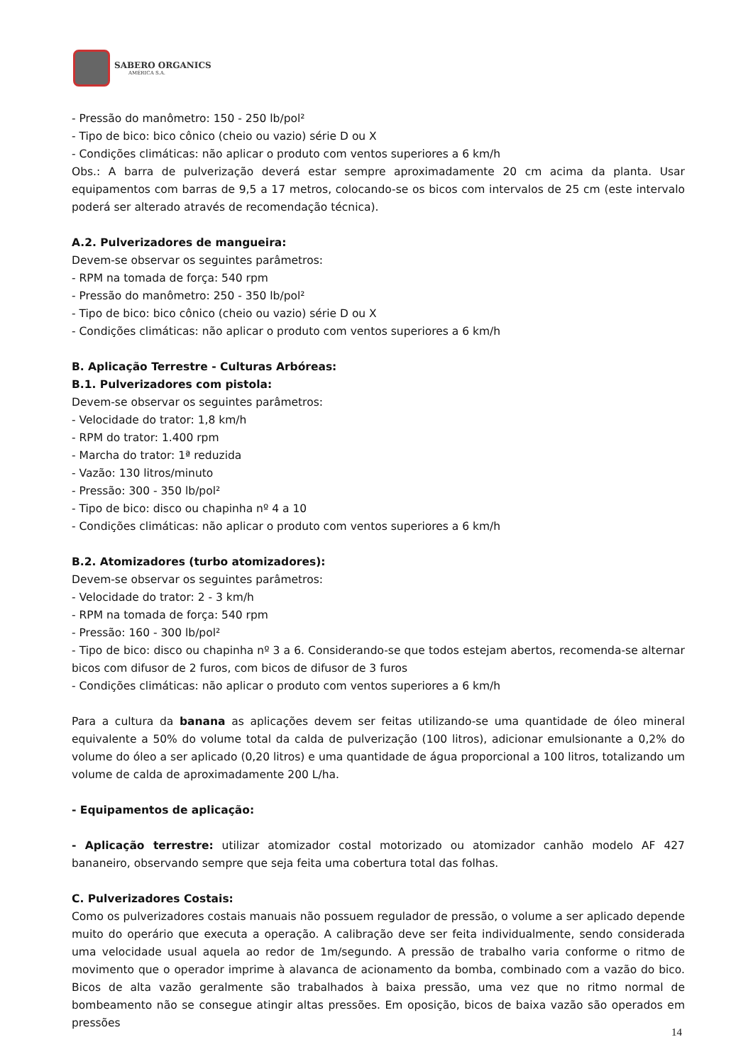SABERO ORGANICS
AMÉRICA S.A.
- Pressão do manômetro: 150 - 250 lb/pol²
- Tipo de bico: bico cônico (cheio ou vazio) série D ou X
- Condições climáticas: não aplicar o produto com ventos superiores a 6 km/h
Obs.: A barra de pulverização deverá estar sempre aproximadamente 20 cm acima da planta. Usar equipamentos com barras de 9,5 a 17 metros, colocando-se os bicos com intervalos de 25 cm (este intervalo poderá ser alterado através de recomendação técnica).
A.2. Pulverizadores de mangueira:
Devem-se observar os seguintes parâmetros:
- RPM na tomada de força: 540 rpm
- Pressão do manômetro: 250 - 350 lb/pol²
- Tipo de bico: bico cônico (cheio ou vazio) série D ou X
- Condições climáticas: não aplicar o produto com ventos superiores a 6 km/h
B. Aplicação Terrestre - Culturas Arbóreas:
B.1. Pulverizadores com pistola:
Devem-se observar os seguintes parâmetros:
- Velocidade do trator: 1,8 km/h
- RPM do trator: 1.400 rpm
- Marcha do trator: 1ª reduzida
- Vazão: 130 litros/minuto
- Pressão: 300 - 350 lb/pol²
- Tipo de bico: disco ou chapinha nº 4 a 10
- Condições climáticas: não aplicar o produto com ventos superiores a 6 km/h
B.2. Atomizadores (turbo atomizadores):
Devem-se observar os seguintes parâmetros:
- Velocidade do trator: 2 - 3 km/h
- RPM na tomada de força: 540 rpm
- Pressão: 160 - 300 lb/pol²
- Tipo de bico: disco ou chapinha nº 3 a 6. Considerando-se que todos estejam abertos, recomenda-se alternar bicos com difusor de 2 furos, com bicos de difusor de 3 furos
- Condições climáticas: não aplicar o produto com ventos superiores a 6 km/h
Para a cultura da banana as aplicações devem ser feitas utilizando-se uma quantidade de óleo mineral equivalente a 50% do volume total da calda de pulverização (100 litros), adicionar emulsionante a 0,2% do volume do óleo a ser aplicado (0,20 litros) e uma quantidade de água proporcional a 100 litros, totalizando um volume de calda de aproximadamente 200 L/ha.
- Equipamentos de aplicação:
- Aplicação terrestre: utilizar atomizador costal motorizado ou atomizador canhão modelo AF 427 bananeiro, observando sempre que seja feita uma cobertura total das folhas.
C. Pulverizadores Costais:
Como os pulverizadores costais manuais não possuem regulador de pressão, o volume a ser aplicado depende muito do operário que executa a operação. A calibração deve ser feita individualmente, sendo considerada uma velocidade usual aquela ao redor de 1m/segundo. A pressão de trabalho varia conforme o ritmo de movimento que o operador imprime à alavanca de acionamento da bomba, combinado com a vazão do bico. Bicos de alta vazão geralmente são trabalhados à baixa pressão, uma vez que no ritmo normal de bombeamento não se consegue atingir altas pressões. Em oposição, bicos de baixa vazão são operados em pressões
14